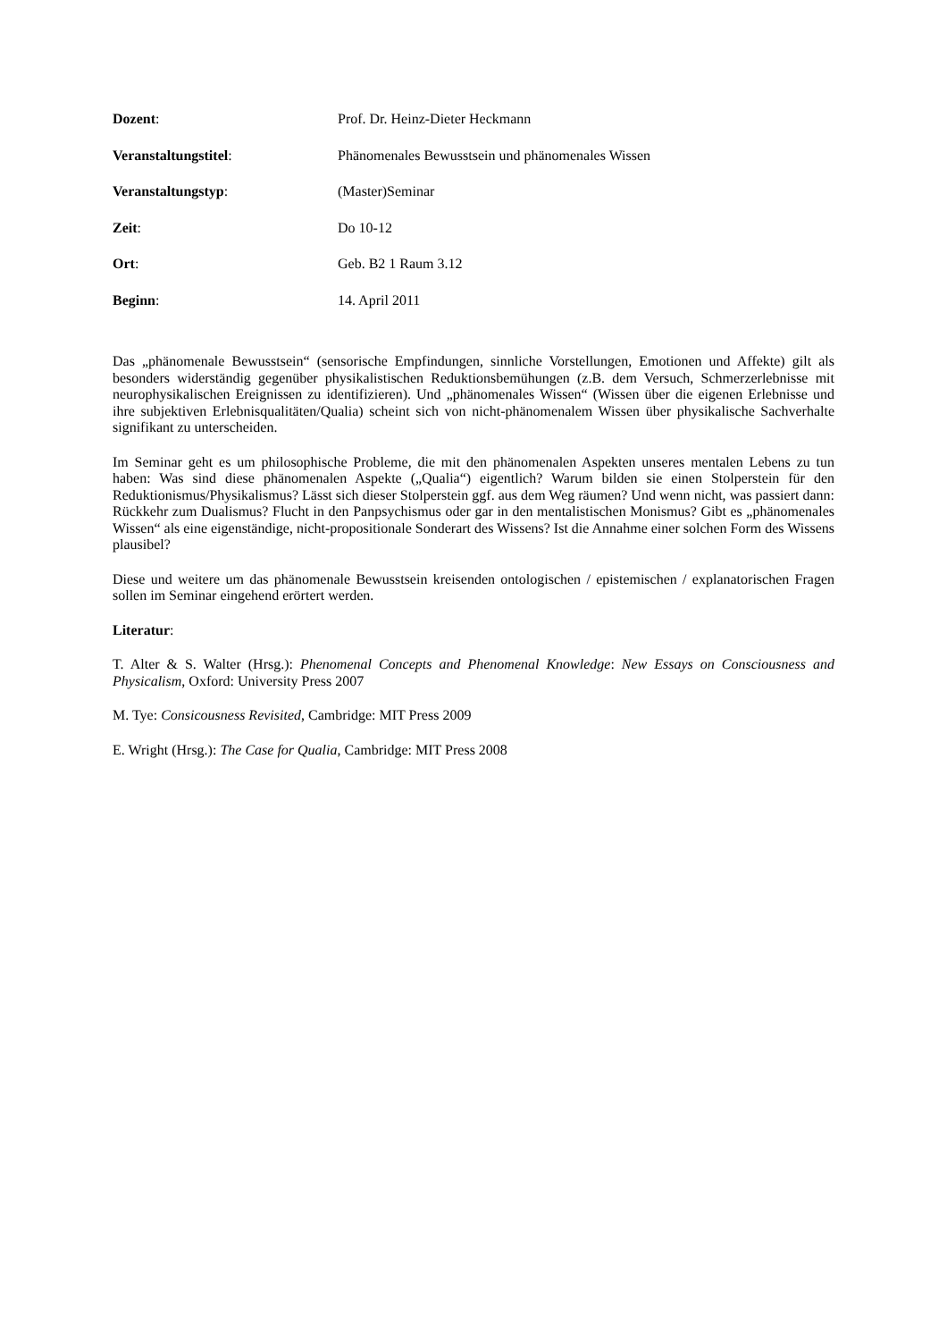Dozent: Prof. Dr. Heinz-Dieter Heckmann
Veranstaltungstitel: Phänomenales Bewusstsein und phänomenales Wissen
Veranstaltungstyp: (Master)Seminar
Zeit: Do 10-12
Ort: Geb. B2 1 Raum 3.12
Beginn: 14. April 2011
Das „phänomenale Bewusstsein“ (sensorische Empfindungen, sinnliche Vorstellungen, Emotionen und Affekte) gilt als besonders widerständig gegenüber physikalistischen Reduktionsbemühungen (z.B. dem Versuch, Schmerzerlebnisse mit neurophysikalischen Ereignissen zu identifizieren). Und „phänomenales Wissen“ (Wissen über die eigenen Erlebnisse und ihre subjektiven Erlebnisqualitäten/Qualia) scheint sich von nicht-phänomenalem Wissen über physikalische Sachverhalte signifikant zu unterscheiden.
Im Seminar geht es um philosophische Probleme, die mit den phänomenalen Aspekten unseres mentalen Lebens zu tun haben: Was sind diese phänomenalen Aspekte („Qualia“) eigentlich? Warum bilden sie einen Stolperstein für den Reduktionismus/Physikalismus? Lässt sich dieser Stolperstein ggf. aus dem Weg räumen? Und wenn nicht, was passiert dann: Rückkehr zum Dualismus? Flucht in den Panpsychismus oder gar in den mentalistischen Monismus? Gibt es „phänomenales Wissen“ als eine eigenständige, nicht-propositionale Sonderart des Wissens? Ist die Annahme einer solchen Form des Wissens plausibel?
Diese und weitere um das phänomenale Bewusstsein kreisenden ontologischen / epistemischen / explanatorischen Fragen sollen im Seminar eingehend erörtert werden.
Literatur:
T. Alter & S. Walter (Hrsg.): Phenomenal Concepts and Phenomenal Knowledge: New Essays on Consciousness and Physicalism, Oxford: University Press 2007
M. Tye: Consicousness Revisited, Cambridge: MIT Press 2009
E. Wright (Hrsg.): The Case for Qualia, Cambridge: MIT Press 2008